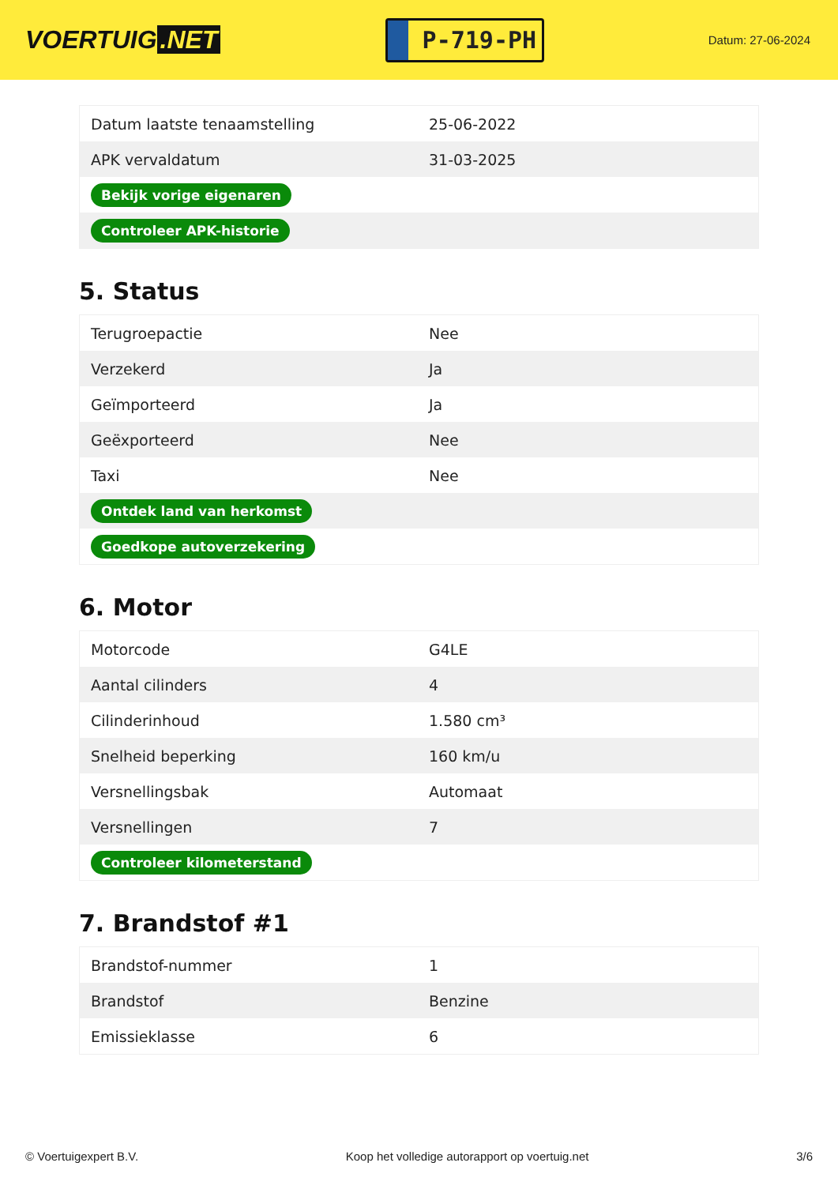VOERTUIG.NET
P-719-PH
Datum: 27-06-2024
| Datum laatste tenaamstelling | 25-06-2022 |
| APK vervaldatum | 31-03-2025 |
| Bekijk vorige eigenaren | |
| Controleer APK-historie | |
5. Status
| Terugroepactie | Nee |
| Verzekerd | Ja |
| Geïmporteerd | Ja |
| Geëxporteerd | Nee |
| Taxi | Nee |
| Ontdek land van herkomst | |
| Goedkope autoverzekering | |
6. Motor
| Motorcode | G4LE |
| Aantal cilinders | 4 |
| Cilinderinhoud | 1.580 cm³ |
| Snelheid beperking | 160 km/u |
| Versnellingsbak | Automaat |
| Versnellingen | 7 |
| Controleer kilometerstand | |
7. Brandstof #1
| Brandstof-nummer | 1 |
| Brandstof | Benzine |
| Emissieklasse | 6 |
© Voertuigexpert B.V. Koop het volledige autorapport op voertuig.net 3/6